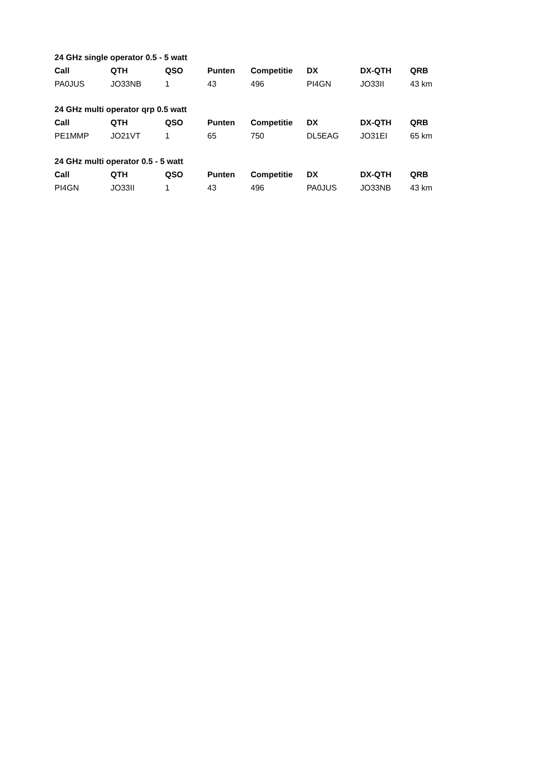24 GHz single operator 0.5 - 5 watt
| Call | QTH | QSO | Punten | Competitie | DX | DX-QTH | QRB |
| --- | --- | --- | --- | --- | --- | --- | --- |
| PA0JUS | JO33NB | 1 | 43 | 496 | PI4GN | JO33II | 43 km |
24 GHz multi operator qrp 0.5 watt
| Call | QTH | QSO | Punten | Competitie | DX | DX-QTH | QRB |
| --- | --- | --- | --- | --- | --- | --- | --- |
| PE1MMP | JO21VT | 1 | 65 | 750 | DL5EAG | JO31EI | 65 km |
24 GHz multi operator 0.5 - 5 watt
| Call | QTH | QSO | Punten | Competitie | DX | DX-QTH | QRB |
| --- | --- | --- | --- | --- | --- | --- | --- |
| PI4GN | JO33II | 1 | 43 | 496 | PA0JUS | JO33NB | 43 km |